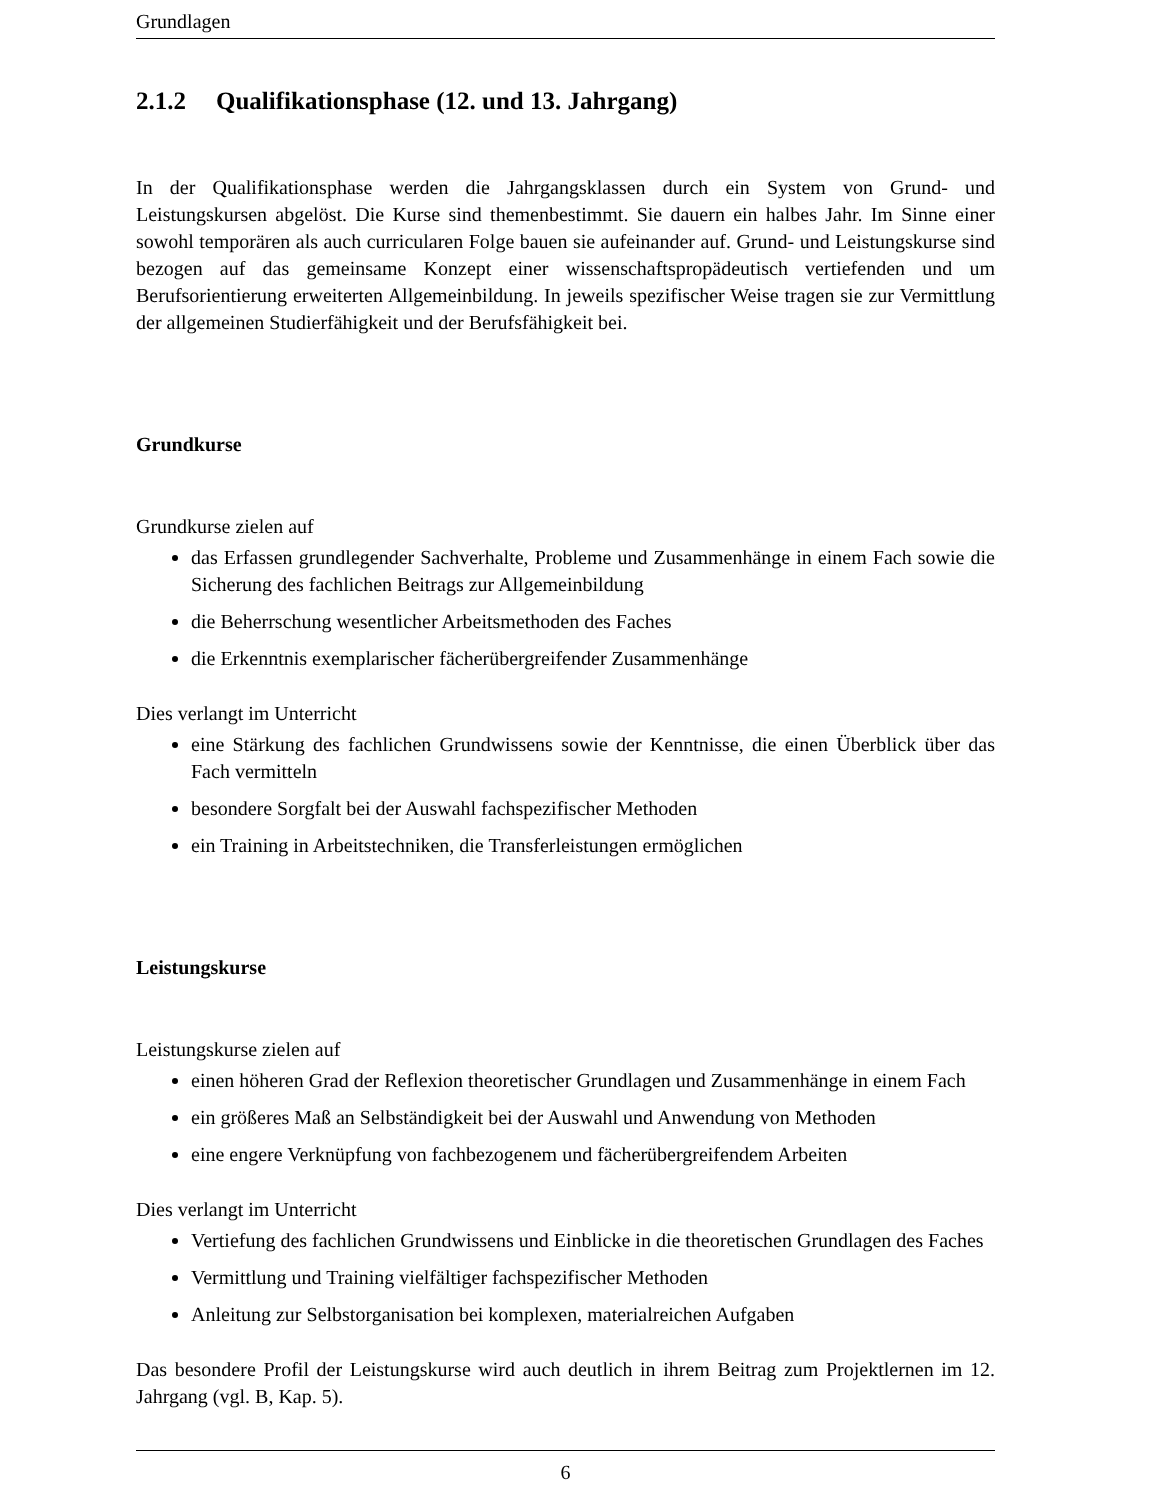Grundlagen
2.1.2 Qualifikationsphase (12. und 13. Jahrgang)
In der Qualifikationsphase werden die Jahrgangsklassen durch ein System von Grund- und Leistungskursen abgelöst. Die Kurse sind themenbestimmt. Sie dauern ein halbes Jahr. Im Sinne einer sowohl temporären als auch curricularen Folge bauen sie aufeinander auf. Grund- und Leistungskurse sind bezogen auf das gemeinsame Konzept einer wissenschaftspropädeutisch vertiefenden und um Berufsorientierung erweiterten Allgemeinbildung. In jeweils spezifischer Weise tragen sie zur Vermittlung der allgemeinen Studierfähigkeit und der Berufsfähigkeit bei.
Grundkurse
Grundkurse zielen auf
das Erfassen grundlegender Sachverhalte, Probleme und Zusammenhänge in einem Fach sowie die Sicherung des fachlichen Beitrags zur Allgemeinbildung
die Beherrschung wesentlicher Arbeitsmethoden des Faches
die Erkenntnis exemplarischer fächerübergreifender Zusammenhänge
Dies verlangt im Unterricht
eine Stärkung des fachlichen Grundwissens sowie der Kenntnisse, die einen Überblick über das Fach vermitteln
besondere Sorgfalt bei der Auswahl fachspezifischer Methoden
ein Training in Arbeitstechniken, die Transferleistungen ermöglichen
Leistungskurse
Leistungskurse zielen auf
einen höheren Grad der Reflexion theoretischer Grundlagen und Zusammenhänge in einem Fach
ein größeres Maß an Selbständigkeit bei der Auswahl und Anwendung von Methoden
eine engere Verknüpfung von fachbezogenem und fächerübergreifendem Arbeiten
Dies verlangt im Unterricht
Vertiefung des fachlichen Grundwissens und Einblicke in die theoretischen Grundlagen des Faches
Vermittlung und Training vielfältiger fachspezifischer Methoden
Anleitung zur Selbstorganisation bei komplexen, materialreichen Aufgaben
Das besondere Profil der Leistungskurse wird auch deutlich in ihrem Beitrag zum Projektlernen im 12. Jahrgang (vgl. B, Kap. 5).
6